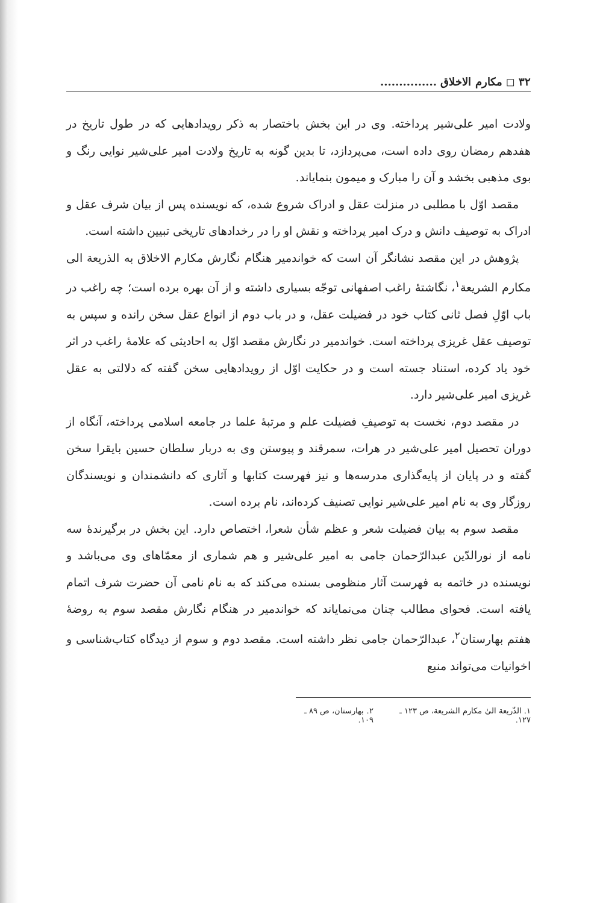۳۲ ◻ مکارم الاخلاق ...............
ولادت امیر علی‌شیر پرداخته. وی در این بخش باختصار به ذکر رویدادهایی که در طول تاریخ در هفدهم رمضان روی داده است، می‌پردازد، تا بدین گونه به تاریخ ولادت امیر علی‌شیر نوایی رنگ و بوی مذهبی بخشد و آن را مبارک و میمون بنمایاند.
مقصد اوّل با مطلبی در منزلت عقل و ادراک شروع شده، که نویسنده پس از بیان شرف عقل و ادراک به توصیف دانش و درک امیر پرداخته و نقش او را در رخدادهای تاریخی تبیین داشته است.
پژوهش در این مقصد نشانگر آن است که خواندمیر هنگام نگارش مکارم الاخلاق به الذریعة الی مکارم الشریعة<sup>۱</sup>، نگاشتهٔ راغب اصفهانی توجّه بسیاری داشته و از آن بهره برده است؛ چه راغب در باب اوّلِ فصل ثانی کتاب خود در فضیلت عقل، و در باب دوم از انواع عقل سخن رانده و سپس به توصیف عقل غریزی پرداخته است. خواندمیر در نگارش مقصد اوّل به احادیثی که علامهٔ راغب در اثر خود یاد کرده، استناد جسته است و در حکایت اوّل از رویدادهایی سخن گفته که دلالتی به عقل غریزی امیر علی‌شیر دارد.
در مقصد دوم، نخست به توصیفِ فضیلت علم و مرتبهٔ علما در جامعه اسلامی پرداخته، آنگاه از دوران تحصیل امیر علی‌شیر در هرات، سمرقند و پیوستن وی به دربار سلطان حسین بایقرا سخن گفته و در پایان از پایه‌گذاری مدرسه‌ها و نیز فهرست کتابها و آثاری که دانشمندان و نویسندگان روزگار وی به نام امیر علی‌شیر نوایی تصنیف کرده‌اند، نام برده است.
مقصد سوم به بیان فضیلت شعر و عظم شأن شعرا، اختصاص دارد. این بخش در برگیرندهٔ سه نامه از نورالدّین عبدالرّحمان جامی به امیر علی‌شیر و هم شماری از معمّاهای وی می‌باشد و نویسنده در خاتمه به فهرست آثار منظومی بسنده می‌کند که به نام نامی آن حضرت شرف اتمام یافته است. فحوای مطالب چنان می‌نمایاند که خواندمیر در هنگام نگارش مقصد سوم به روضهٔ هفتم بهارستان<sup>۲</sup>، عبدالرّحمان جامی نظر داشته است. مقصد دوم و سوم از دیدگاه کتاب‌شناسی و اخوانیات می‌تواند منبع
۱. الذّریعة الیٰ مکارم الشریعة، ص ۱۲۳ ـ ۱۲۷. ۲. بهارستان، ص ۸۹ ـ ۱۰۹.